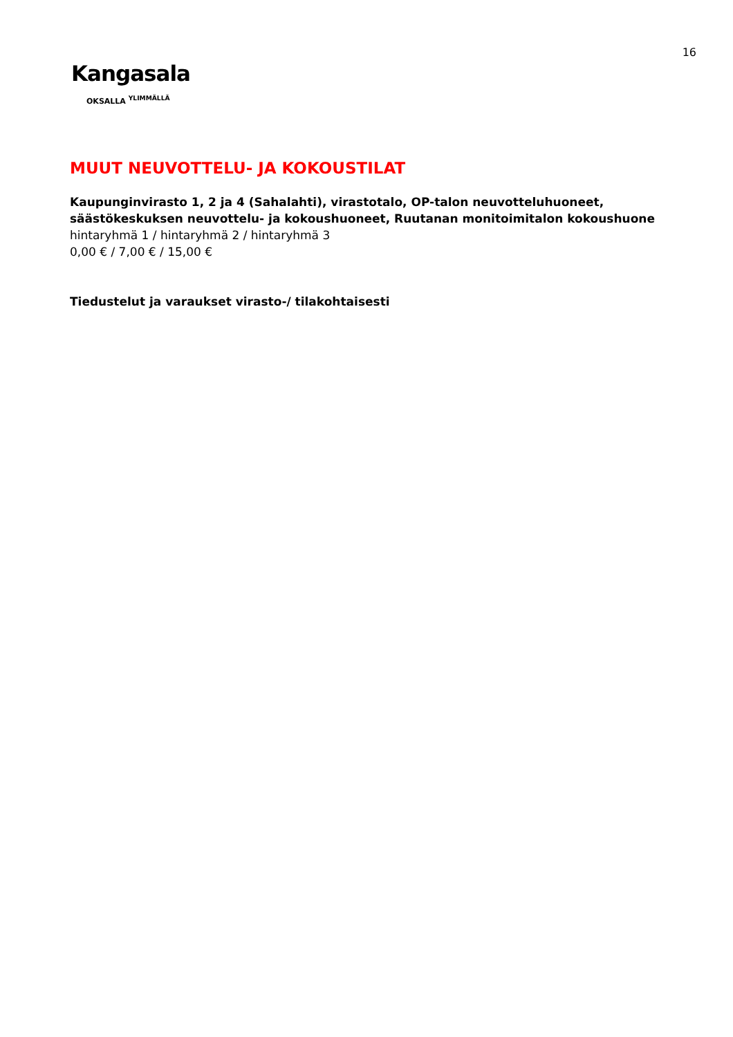16
Kangasala
OKSALLA <sup>YLIMMÄLLÄ</sup>
MUUT NEUVOTTELU- JA KOKOUSTILAT
Kaupunginvirasto 1, 2 ja 4 (Sahalahti), virastotalo, OP-talon neuvotteluhuoneet, säästökeskuksen neuvottelu- ja kokoushuoneet, Ruutanan monitoimitalon kokoushuone
hintaryhmä 1 / hintaryhmä 2 / hintaryhmä 3
0,00 € / 7,00 € / 15,00 €
Tiedustelut ja varaukset virasto-/ tilakohtaisesti